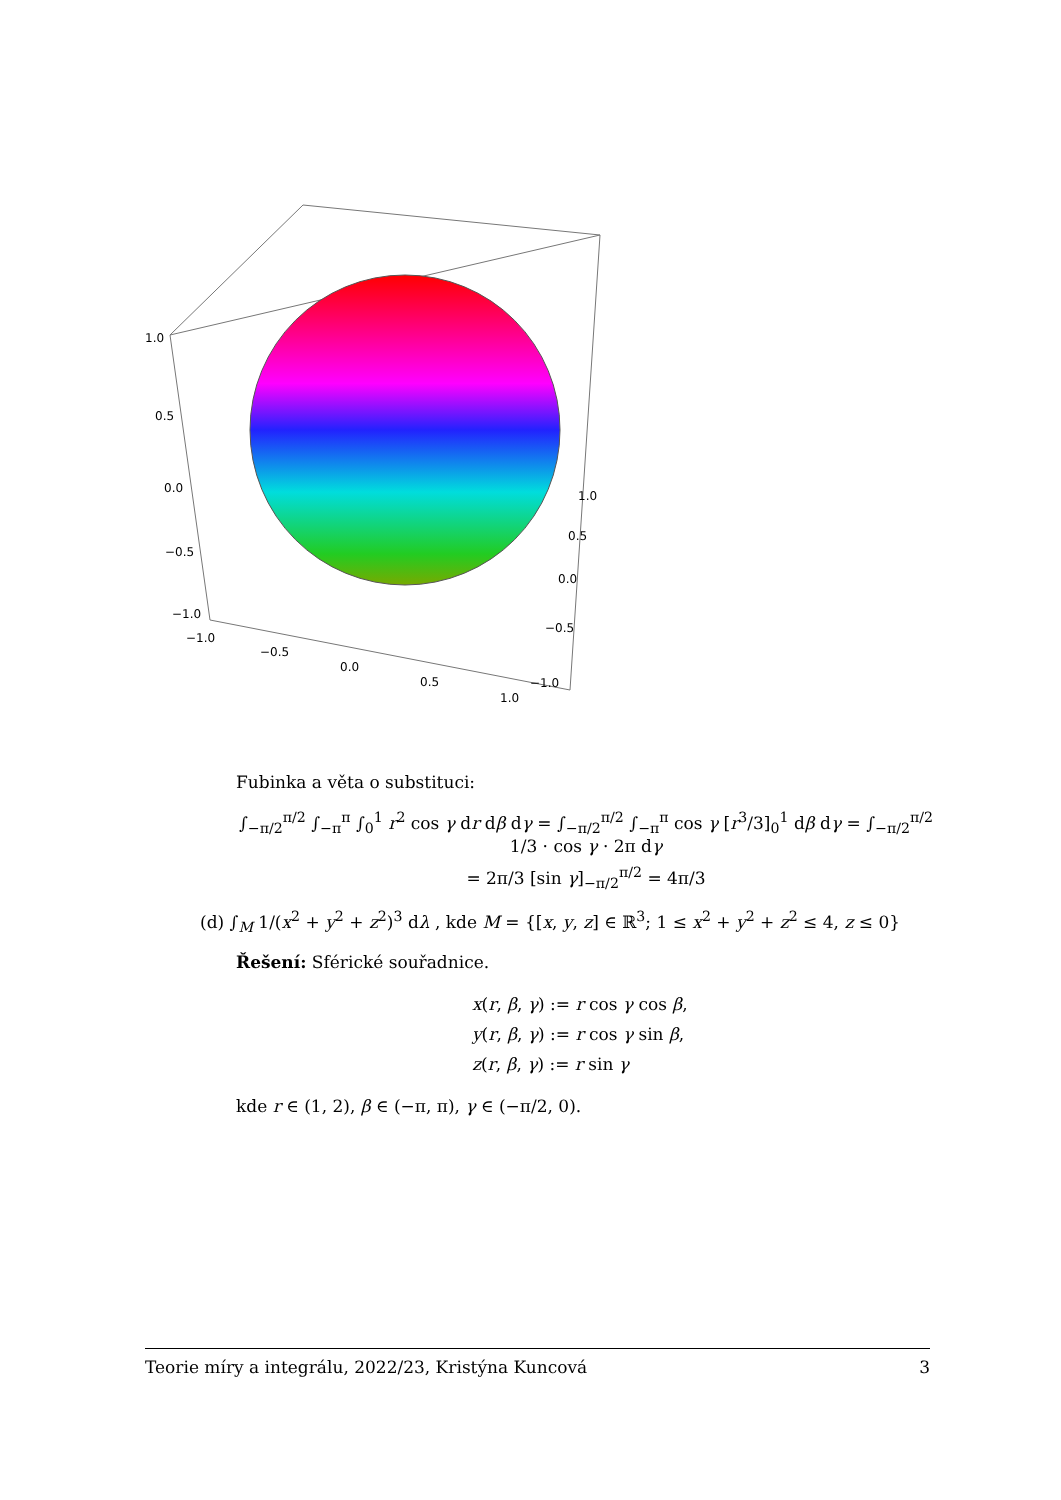1.0
0.5
0.0
−0.5
−1.0
−1.0
−0.5
0.0
0.5
1.0
1.0
0.5
0.0
−0.5
−1.0
Fubinka a věta o substituci:
∫<sub>−π/2</sub><sup>π/2</sup> ∫<sub>−π</sub><sup>π</sup> ∫<sub>0</sub><sup>1</sup> r<sup>2</sup> cos γ dr dβ dγ = ∫<sub>−π/2</sub><sup>π/2</sup> ∫<sub>−π</sub><sup>π</sup> cos γ [r<sup>3</sup>/3]<sub>0</sub><sup>1</sup> dβ dγ = ∫<sub>−π/2</sub><sup>π/2</sup> 1/3 · cos γ · 2π dγ
= 2π/3 [sin γ]<sub>−π/2</sub><sup>π/2</sup> = 4π/3
(d) ∫<sub>M</sub> 1/(x<sup>2</sup> + y<sup>2</sup> + z<sup>2</sup>)<sup>3</sup> dλ , kde M = {[x, y, z] ∈ ℝ<sup>3</sup>; 1 ≤ x<sup>2</sup> + y<sup>2</sup> + z<sup>2</sup> ≤ 4, z ≤ 0}
Řešení: Sférické souřadnice.
x(r, β, γ) := r cos γ cos β,
y(r, β, γ) := r cos γ sin β,
z(r, β, γ) := r sin γ
kde r ∈ (1, 2), β ∈ (−π, π), γ ∈ (−π/2, 0).
Teorie míry a integrálu, 2022/23, Kristýna Kuncová 3